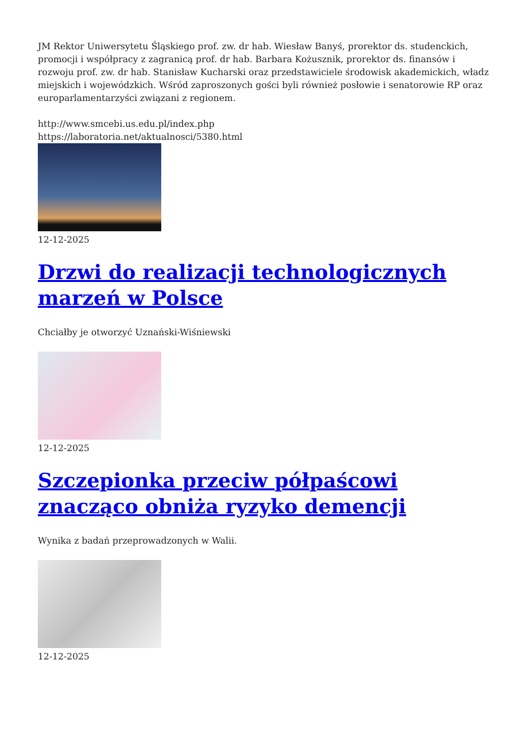JM Rektor Uniwersytetu Śląskiego prof. zw. dr hab. Wiesław Banyś, prorektor ds. studenckich, promocji i współpracy z zagranicą prof. dr hab. Barbara Kożusznik, prorektor ds. finansów i rozwoju prof. zw. dr hab. Stanisław Kucharski oraz przedstawiciele środowisk akademickich, władz miejskich i wojewódzkich. Wśród zaproszonych gości byli również posłowie i senatorowie RP oraz europarlamentarzyści związani z regionem.
http://www.smcebi.us.edu.pl/index.php
https://laboratoria.net/aktualnosci/5380.html
12-12-2025
Drzwi do realizacji technologicznych marzeń w Polsce
Chciałby je otworzyć Uznański-Wiśniewski
12-12-2025
Szczepionka przeciw półpaścowi znacząco obniża ryzyko demencji
Wynika z badań przeprowadzonych w Walii.
12-12-2025